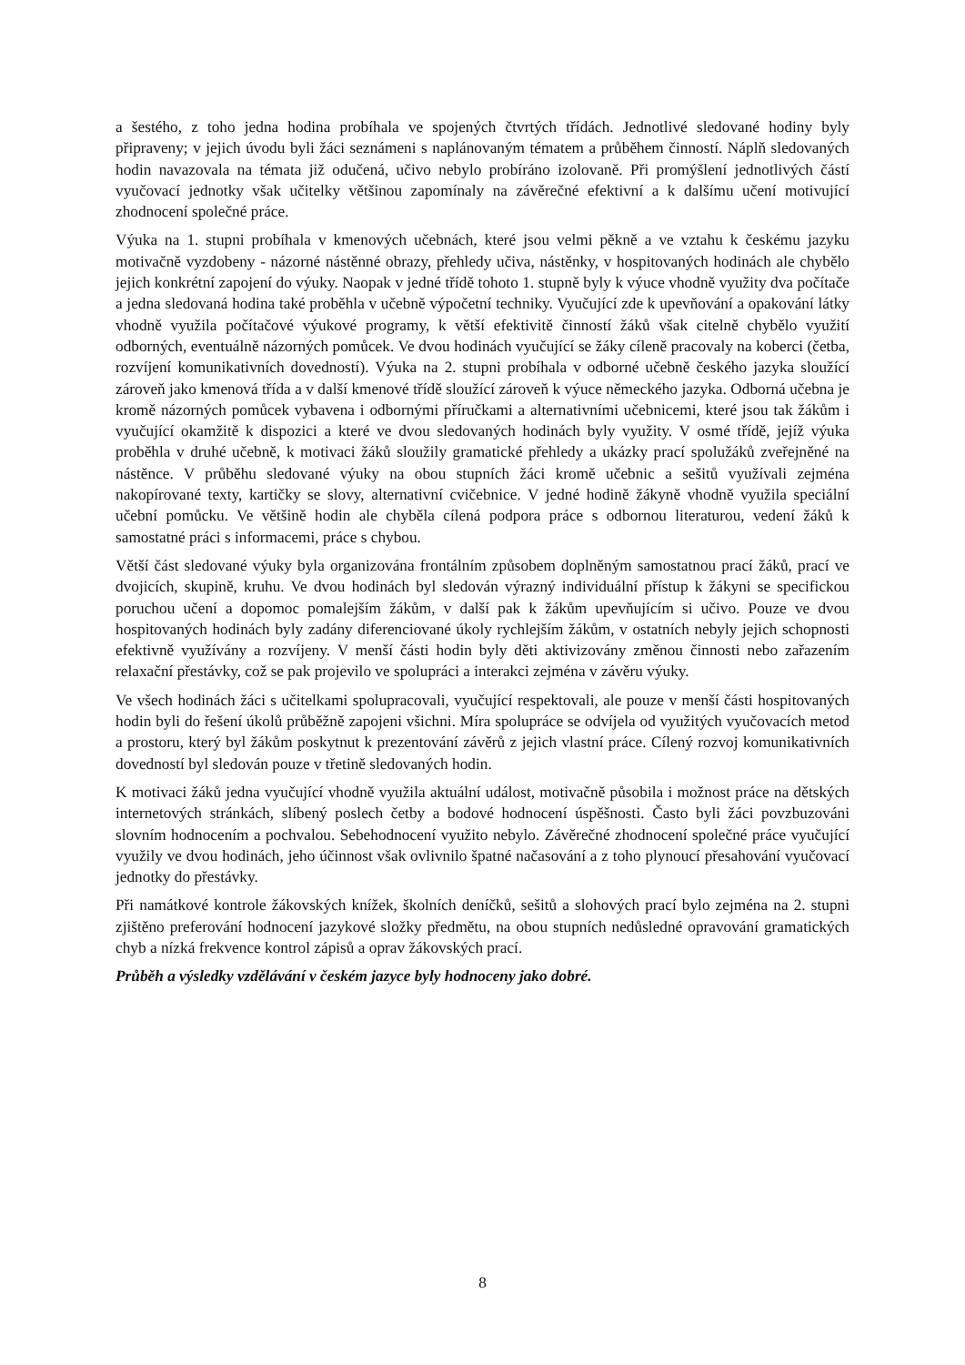a šestého, z toho jedna hodina probíhala ve spojených čtvrtých třídách. Jednotlivé sledované hodiny byly připraveny; v jejich úvodu byli žáci seznámeni s naplánovaným tématem a průběhem činností. Náplň sledovaných hodin navazovala na témata již odučená, učivo nebylo probíráno izolovaně. Při promýšlení jednotlivých částí vyučovací jednotky však učitelky většinou zapomínaly na závěrečné efektivní a k dalšímu učení motivující zhodnocení společné práce.
Výuka na 1. stupni probíhala v kmenových učebnách, které jsou velmi pěkně a ve vztahu k českému jazyku motivačně vyzdobeny - názorné nástěnné obrazy, přehledy učiva, nástěnky, v hospitovaných hodinách ale chybělo jejich konkrétní zapojení do výuky. Naopak v jedné třídě tohoto 1. stupně byly k výuce vhodně využity dva počítače a jedna sledovaná hodina také proběhla v učebně výpočetní techniky. Vyučující zde k upevňování a opakování látky vhodně využila počítačové výukové programy, k větší efektivitě činností žáků však citelně chybělo využití odborných, eventuálně názorných pomůcek. Ve dvou hodinách vyučující se žáky cíleně pracovaly na koberci (četba, rozvíjení komunikativních dovedností). Výuka na 2. stupni probíhala v odborné učebně českého jazyka sloužící zároveň jako kmenová třída a v další kmenové třídě sloužící zároveň k výuce německého jazyka. Odborná učebna je kromě názorných pomůcek vybavena i odbornými příručkami a alternativními učebnicemi, které jsou tak žákům i vyučující okamžitě k dispozici a které ve dvou sledovaných hodinách byly využity. V osmé třídě, jejíž výuka proběhla v druhé učebně, k motivaci žáků sloužily gramatické přehledy a ukázky prací spolužáků zveřejněné na nástěnce. V průběhu sledované výuky na obou stupních žáci kromě učebnic a sešitů využívali zejména nakopírované texty, kartičky se slovy, alternativní cvičebnice. V jedné hodině žákyně vhodně využila speciální učební pomůcku. Ve většině hodin ale chyběla cílená podpora práce s odbornou literaturou, vedení žáků k samostatné práci s informacemi, práce s chybou.
Větší část sledované výuky byla organizována frontálním způsobem doplněným samostatnou prací žáků, prací ve dvojicích, skupině, kruhu. Ve dvou hodinách byl sledován výrazný individuální přístup k žákyni se specifickou poruchou učení a dopomoc pomalejším žákům, v další pak k žákům upevňujícím si učivo. Pouze ve dvou hospitovaných hodinách byly zadány diferenciované úkoly rychlejším žákům, v ostatních nebyly jejich schopnosti efektivně využívány a rozvíjeny. V menší části hodin byly děti aktivizovány změnou činnosti nebo zařazením relaxační přestávky, což se pak projevilo ve spolupráci a interakci zejména v závěru výuky.
Ve všech hodinách žáci s učitelkami spolupracovali, vyučující respektovali, ale pouze v menší části hospitovaných hodin byli do řešení úkolů průběžně zapojeni všichni. Míra spolupráce se odvíjela od využitých vyučovacích metod a prostoru, který byl žákům poskytnut k prezentování závěrů z jejich vlastní práce. Cílený rozvoj komunikativních dovedností byl sledován pouze v třetině sledovaných hodin.
K motivaci žáků jedna vyučující vhodně využila aktuální událost, motivačně působila i možnost práce na dětských internetových stránkách, slíbený poslech četby a bodové hodnocení úspěšnosti. Často byli žáci povzbuzováni slovním hodnocením a pochvalou. Sebehodnocení využito nebylo. Závěrečné zhodnocení společné práce vyučující využily ve dvou hodinách, jeho účinnost však ovlivnilo špatné načasování a z toho plynoucí přesahování vyučovací jednotky do přestávky.
Při namátkové kontrole žákovských knížek, školních deníčků, sešitů a slohových prací bylo zejména na 2. stupni zjištěno preferování hodnocení jazykové složky předmětu, na obou stupních nedůsledné opravování gramatických chyb a nízká frekvence kontrol zápisů a oprav žákovských prací.
Průběh a výsledky vzdělávání v českém jazyce byly hodnoceny jako dobré.
8